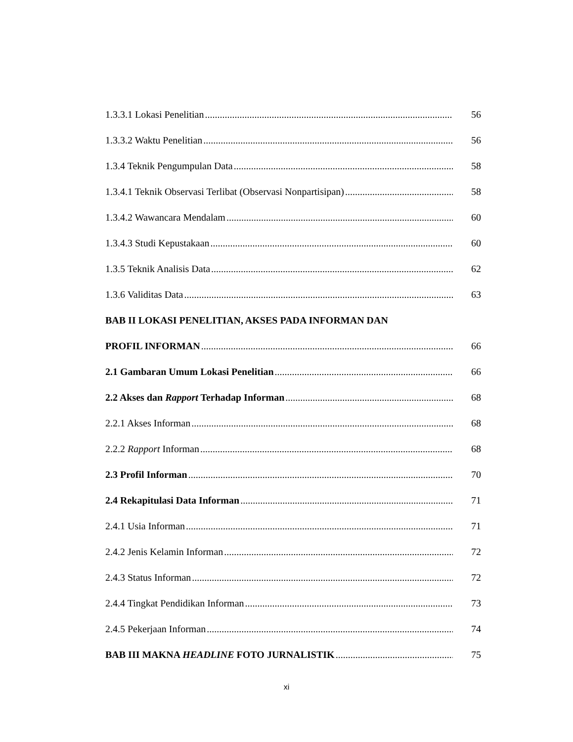1.3.3.1 Lokasi Penelitian 56
1.3.3.2 Waktu Penelitian 56
1.3.4 Teknik Pengumpulan Data 58
1.3.4.1 Teknik Observasi Terlibat (Observasi Nonpartisipan) 58
1.3.4.2 Wawancara Mendalam 60
1.3.4.3 Studi Kepustakaan 60
1.3.5 Teknik Analisis Data 62
1.3.6 Validitas Data 63
BAB II LOKASI PENELITIAN, AKSES PADA INFORMAN DAN
PROFIL INFORMAN 66
2.1 Gambaran Umum Lokasi Penelitian 66
2.2 Akses dan Rapport Terhadap Informan 68
2.2.1 Akses Informan 68
2.2.2 Rapport Informan 68
2.3 Profil Informan 70
2.4 Rekapitulasi Data Informan 71
2.4.1 Usia Informan 71
2.4.2 Jenis Kelamin Informan 72
2.4.3 Status Informan 72
2.4.4 Tingkat Pendidikan Informan 73
2.4.5 Pekerjaan Informan 74
BAB III MAKNA HEADLINE FOTO JURNALISTIK 75
xi